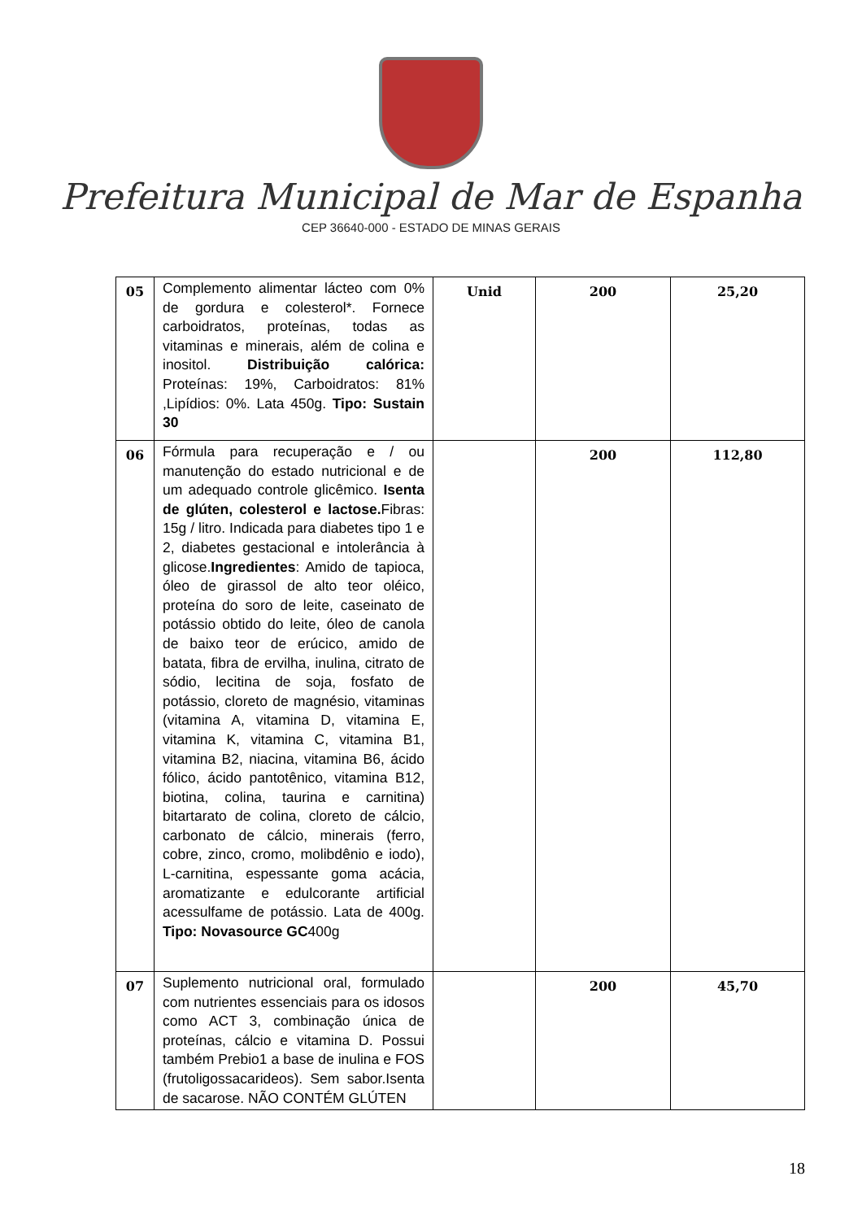Prefeitura Municipal de Mar de Espanha
CEP 36640-000 - ESTADO DE MINAS GERAIS
| 05 | Complemento alimentar lácteo com 0% de gordura e colesterol*. Fornece carboidratos, proteínas, todas as vitaminas e minerais, além de colina e inositol. Distribuição calórica: Proteínas: 19%, Carboidratos: 81% ,Lipídios: 0%. Lata 450g. Tipo: Sustain 30 | Unid | 200 | 25,20 |
| 06 | Fórmula para recuperação e / ou manutenção do estado nutricional e de um adequado controle glicêmico. Isenta de glúten, colesterol e lactose. Fibras: 15g / litro. Indicada para diabetes tipo 1 e 2, diabetes gestacional e intolerância à glicose. Ingredientes : Amido de tapioca, óleo de girassol de alto teor oléico, proteína do soro de leite, caseinato de potássio obtido do leite, óleo de canola de baixo teor de erúcico, amido de batata, fibra de ervilha, inulina, citrato de sódio, lecitina de soja, fosfato de potássio, cloreto de magnésio, vitaminas (vitamina A, vitamina D, vitamina E, vitamina K, vitamina C, vitamina B1, vitamina B2, niacina, vitamina B6, ácido fólico, ácido pantotênico, vitamina B12, biotina, colina, taurina e carnitina) bitartarato de colina, cloreto de cálcio, carbonato de cálcio, minerais (ferro, cobre, zinco, cromo, molibdênio e iodo), L-carnitina, espessante goma acácia, aromatizante e edulcorante artificial acessulfame de potássio. Lata de 400g. Tipo: Novasource GC 400g | | 200 | 112,80 |
| 07 | Suplemento nutricional oral, formulado com nutrientes essenciais para os idosos como ACT 3, combinação única de proteínas, cálcio e vitamina D. Possui também Prebio1 a base de inulina e FOS (frutoligossacarideos). Sem sabor.Isenta de sacarose. NÃO CONTÉM GLÚTEN | | 200 | 45,70 |
18